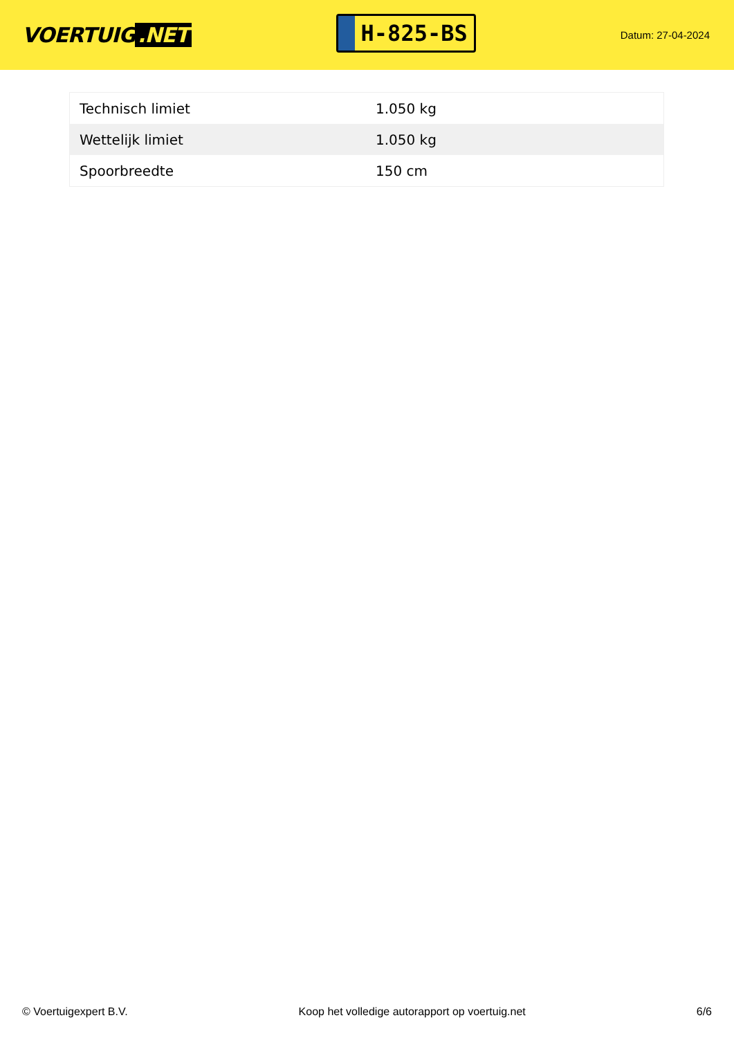VOERTUIG.NET
H-825-BS
Datum: 27-04-2024
| Technisch limiet | 1.050 kg |
| Wettelijk limiet | 1.050 kg |
| Spoorbreedte | 150 cm |
© Voertuigexpert B.V. Koop het volledige autorapport op voertuig.net 6/6